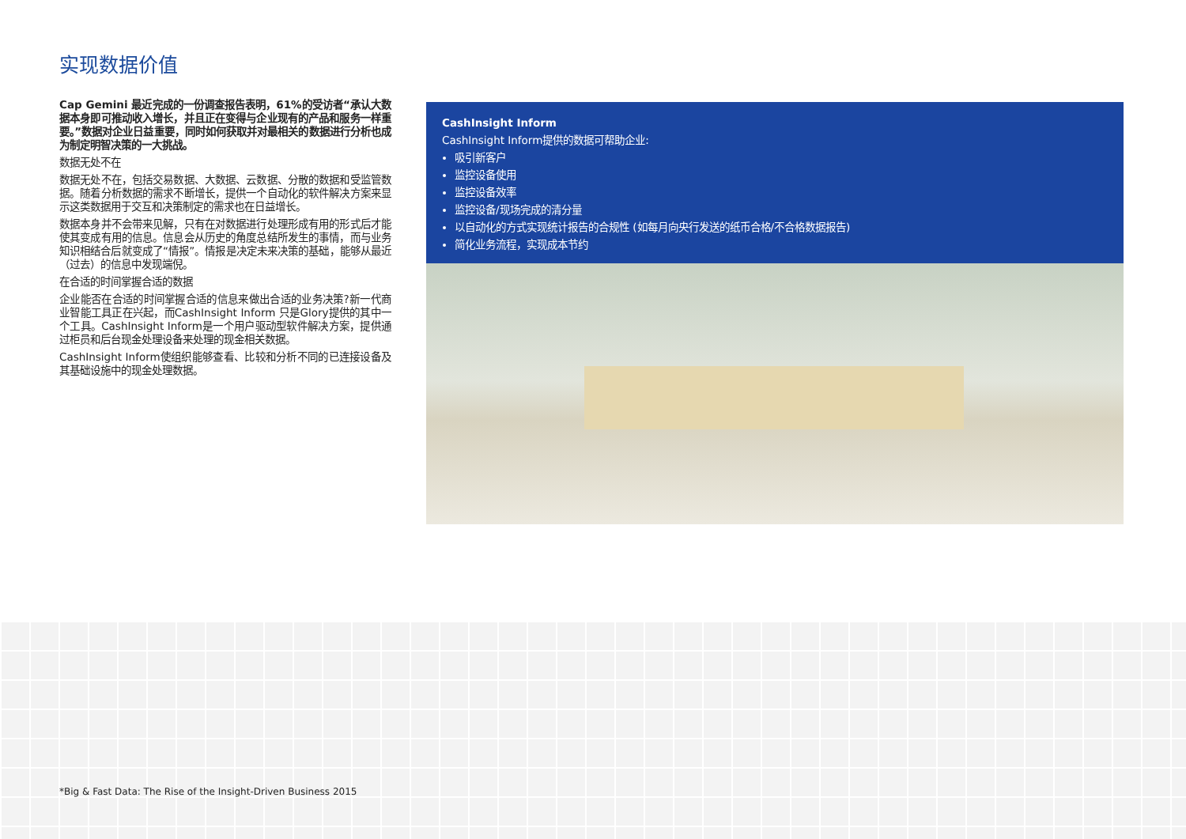实现数据价值
Cap Gemini 最近完成的一份调查报告表明，61%的受访者“承认大数据本身即可推动收入增长，并且正在变得与企业现有的产品和服务一样重要。”数据对企业日益重要，同时如何获取并对最相关的数据进行分析也成为制定明智决策的一大挑战。
数据无处不在
数据无处不在，包括交易数据、大数据、云数据、分散的数据和受监管数据。随着分析数据的需求不断增长，提供一个自动化的软件解决方案来显示这类数据用于交互和决策制定的需求也在日益增长。
数据本身并不会带来见解，只有在对数据进行处理形成有用的形式后才能使其变成有用的信息。信息会从历史的角度总结所发生的事情，而与业务知识相结合后就变成了“情报”。情报是决定未来决策的基础，能够从最近（过去）的信息中发现端倪。
在合适的时间掌握合适的数据
企业能否在合适的时间掌握合适的信息来做出合适的业务决策?新一代商业智能工具正在兴起，而CashInsight Inform 只是Glory提供的其中一个工具。CashInsight Inform是一个用户驱动型软件解决方案，提供通过柜员和后台现金处理设备来处理的现金相关数据。
CashInsight Inform使组织能够查看、比较和分析不同的已连接设备及其基础设施中的现金处理数据。
CashInsight Inform
CashInsight Inform提供的数据可帮助企业:
吸引新客户
监控设备使用
监控设备效率
监控设备/现场完成的清分量
以自动化的方式实现统计报告的合规性 (如每月向央行发送的纸币合格/不合格数据报告)
简化业务流程，实现成本节约
*Big & Fast Data: The Rise of the Insight-Driven Business 2015